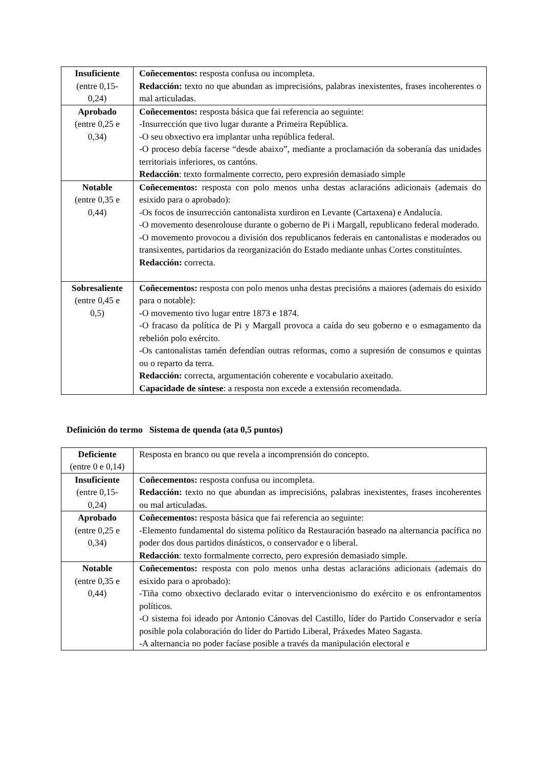| Insuficiente (entre 0,15- 0,24) | Coñecementos: resposta confusa ou incompleta. Redacción: texto no que abundan as imprecisións, palabras inexistentes, frases incoherentes o mal articuladas. |
| Aprobado (entre 0,25 e 0,34) | Coñecementos: resposta básica que fai referencia ao seguinte: -Insurrección que tivo lugar durante a Primeira República. -O seu obxectivo era implantar unha república federal. -O proceso debía facerse “desde abaixo”, mediante a proclamación da soberanía das unidades territoriais inferiores, os cantóns. Redacción : texto formalmente correcto, pero expresión demasiado simple |
| Notable (entre 0,35 e 0,44) | Coñecementos: resposta con polo menos unha destas aclaracións adicionais (ademais do esixido para o aprobado): -Os focos de insurrección cantonalista xurdiron en Levante (Cartaxena) e Andalucía. -O movemento desenrolouse durante o goberno de Pi i Margall, republicano federal moderado. -O movemento provocou a división dos republicanos federais en cantonalistas e moderados ou transixentes, partidarios da reorganización do Estado mediante unhas Cortes constituíntes. Redacción: correcta. |
| Sobresaliente (entre 0,45 e 0,5) | Coñecementos: resposta con polo menos unha destas precisións a maiores (ademais do esixido para o notable): -O movemento tivo lugar entre 1873 e 1874. -O fracaso da política de Pi y Margall provoca a caída do seu goberno e o esmagamento da rebelión polo exército. -Os cantonalistas tamén defendían outras reformas, como a supresión de consumos e quintas ou o reparto da terra. Redacción: correcta, argumentación coherente e vocabulario axeitado. Capacidade de síntese : a resposta non excede a extensión recomendada. |
Definición do termo Sistema de quenda (ata 0,5 puntos)
| Deficiente (entre 0 e 0,14) | Resposta en branco ou que revela a incomprensión do concepto. |
| Insuficiente (entre 0,15- 0,24) | Coñecementos: resposta confusa ou incompleta. Redacción: texto no que abundan as imprecisións, palabras inexistentes, frases incoherentes ou mal articuladas. |
| Aprobado (entre 0,25 e 0,34) | Coñecementos: resposta básica que fai referencia ao seguinte: -Elemento fundamental do sistema político da Restauración baseado na alternancia pacífica no poder dos dous partidos dinásticos, o conservador e o liberal. Redacción : texto formalmente correcto, pero expresión demasiado simple. |
| Notable (entre 0,35 e 0,44) | Coñecementos: resposta con polo menos unha destas aclaracións adicionais (ademais do esixido para o aprobado): -Tiña como obxectivo declarado evitar o intervencionismo do exército e os enfrontamentos políticos. -O sistema foi ideado por Antonio Cánovas del Castillo, líder do Partido Conservador e sería posible pola colaboración do líder do Partido Liberal, Práxedes Mateo Sagasta. -A alternancia no poder facíase posible a través da manipulación electoral e |